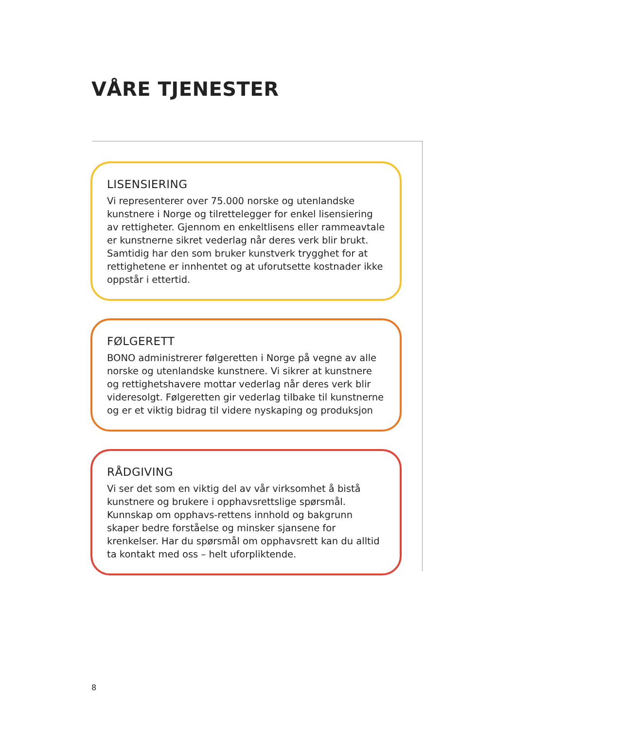VÅRE TJENESTER
LISENSIERING
Vi representerer over 75.000 norske og utenlandske kunstnere i Norge og tilrettelegger for enkel lisensiering av rettigheter. Gjennom en enkeltlisens eller rammeavtale er kunstnerne sikret vederlag når deres verk blir brukt. Samtidig har den som bruker kunstverk trygghet for at rettighetene er innhentet og at uforutsette kostnader ikke oppstår i ettertid.
FØLGERETT
BONO administrerer følgeretten i Norge på vegne av alle norske og utenlandske kunstnere. Vi sikrer at kunstnere og rettighetshavere mottar vederlag når deres verk blir videresolgt. Følgeretten gir vederlag tilbake til kunstnerne og er et viktig bidrag til videre nyskaping og produksjon
RÅDGIVING
Vi ser det som en viktig del av vår virksomhet å bistå kunstnere og brukere i opphavsrettslige spørsmål. Kunnskap om opphavs-rettens innhold og bakgrunn skaper bedre forståelse og minsker sjansene for krenkelser. Har du spørsmål om opphavsrett kan du alltid ta kontakt med oss – helt uforpliktende.
8